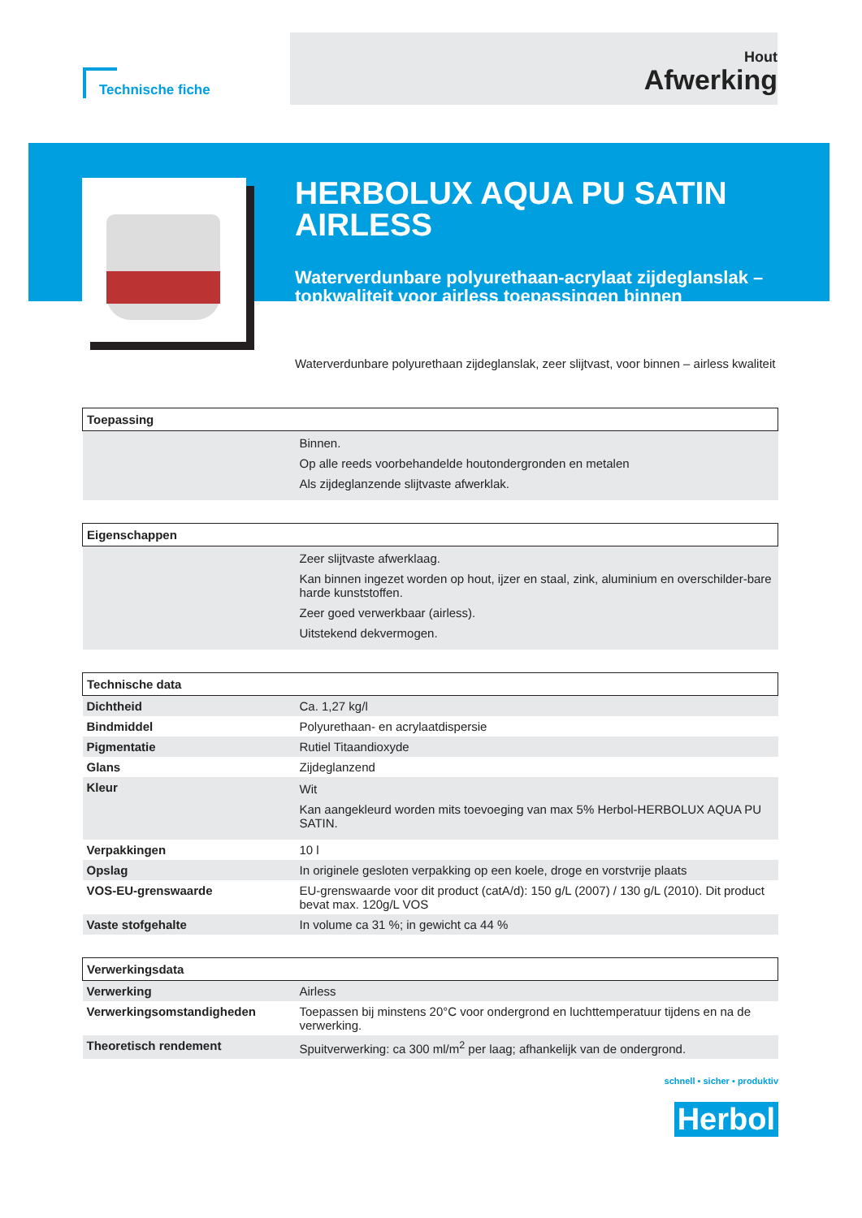Technische fiche
Hout
Afwerking
HERBOLUX AQUA PU SATIN AIRLESS
Waterverdunbare polyurethaan-acrylaat zijdeglanslak – topkwaliteit voor airless toepassingen binnen
Waterverdunbare polyurethaan zijdeglanslak, zeer slijtvast, voor binnen – airless kwaliteit
| Toepassing | |
| --- | --- |
| | Binnen. Op alle reeds voorbehandelde houtondergronden en metalen Als zijdeglanzende slijtvaste afwerklak. |
| Eigenschappen | |
| --- | --- |
| | Zeer slijtvaste afwerklaag. Kan binnen ingezet worden op hout, ijzer en staal, zink, aluminium en overschilder-bare harde kunststoffen. Zeer goed verwerkbaar (airless). Uitstekend dekvermogen. |
| Technische data | |
| --- | --- |
| Dichtheid | Ca. 1,27 kg/l |
| Bindmiddel | Polyurethaan- en acrylaatdispersie |
| Pigmentatie | Rutiel Titaandioxyde |
| Glans | Zijdeglanzend |
| Kleur | Wit Kan aangekleurd worden mits toevoeging van max 5% Herbol-HERBOLUX AQUA PU SATIN. |
| Verpakkingen | 10 l |
| Opslag | In originele gesloten verpakking op een koele, droge en vorstvrije plaats |
| VOS-EU-grenswaarde | EU-grenswaarde voor dit product (catA/d): 150 g/L (2007) / 130 g/L (2010). Dit product bevat max. 120g/L VOS |
| Vaste stofgehalte | In volume ca 31 %; in gewicht ca 44 % |
| Verwerkingsdata | |
| --- | --- |
| Verwerking | Airless |
| Verwerkingsomstandigheden | Toepassen bij minstens 20°C voor ondergrond en luchttemperatuur tijdens en na de verwerking. |
| Theoretisch rendement | Spuitverwerking: ca 300 ml/m<sup>2</sup> per laag; afhankelijk van de ondergrond. |
schnell ▪ sicher ▪ produktiv
Herbol